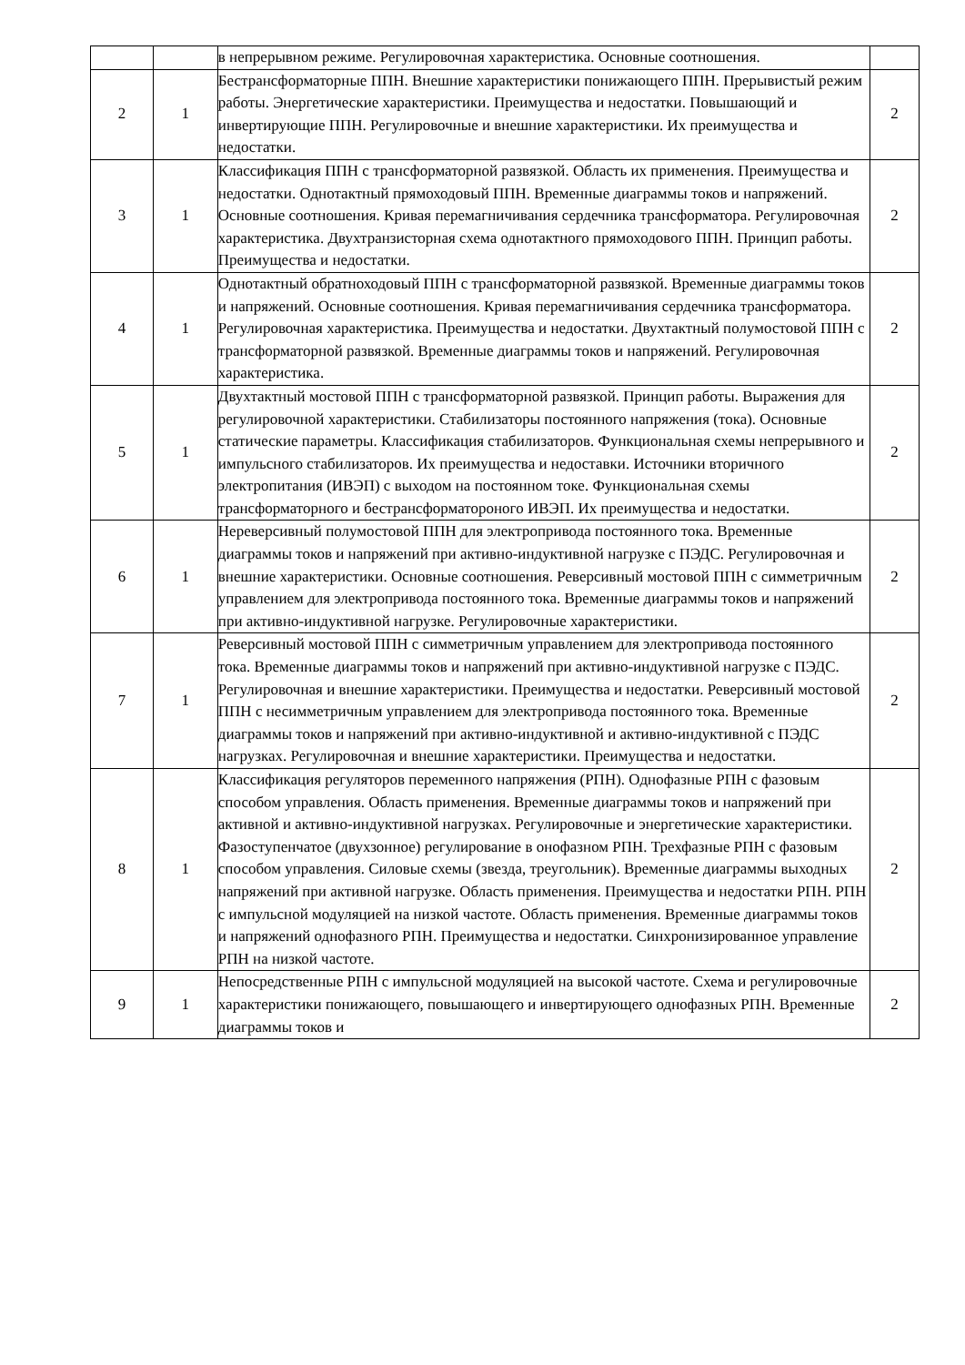| | | в непрерывном режиме. Регулировочная характеристика. Основные соотношения. | |
| 2 | 1 | Бестрансформаторные ППН. Внешние характеристики понижающего ППН. Прерывистый режим работы. Энергетические характеристики. Преимущества и недостатки. Повышающий и инвертирующие ППН. Регулировочные и внешние характеристики. Их преимущества и недостатки. | 2 |
| 3 | 1 | Классификация ППН с трансформаторной развязкой. Область их применения. Преимущества и недостатки. Однотактный прямоходовый ППН. Временные диаграммы токов и напряжений. Основные соотношения. Кривая перемагничивания сердечника трансформатора. Регулировочная характеристика. Двухтранзисторная схема однотактного прямоходового ППН. Принцип работы. Преимущества и недостатки. | 2 |
| 4 | 1 | Однотактный обратноходовый ППН с трансформаторной развязкой. Временные диаграммы токов и напряжений. Основные соотношения. Кривая перемагничивания сердечника трансформатора. Регулировочная характеристика. Преимущества и недостатки. Двухтактный полумостовой ППН с трансформаторной развязкой. Временные диаграммы токов и напряжений. Регулировочная характеристика. | 2 |
| 5 | 1 | Двухтактный мостовой ППН с трансформаторной развязкой. Принцип работы. Выражения для регулировочной характеристики. Стабилизаторы постоянного напряжения (тока). Основные статические параметры. Классификация стабилизаторов. Функциональная схемы непрерывного и импульсного стабилизаторов. Их преимущества и недоставки. Источники вторичного электропитания (ИВЭП) с выходом на постоянном токе. Функциональная схемы трансформаторного и бестрансформатороного ИВЭП. Их преимущества и недостатки. | 2 |
| 6 | 1 | Нереверсивный полумостовой ППН для электропривода постоянного тока. Временные диаграммы токов и напряжений при активно-индуктивной нагрузке с ПЭДС. Регулировочная и внешние характеристики. Основные соотношения. Реверсивный мостовой ППН с симметричным управлением для электропривода постоянного тока. Временные диаграммы токов и напряжений при активно-индуктивной нагрузке. Регулировочные характеристики. | 2 |
| 7 | 1 | Реверсивный мостовой ППН с симметричным управлением для электропривода постоянного тока. Временные диаграммы токов и напряжений при активно-индуктивной нагрузке с ПЭДС. Регулировочная и внешние характеристики. Преимущества и недостатки. Реверсивный мостовой ППН с несимметричным управлением для электропривода постоянного тока. Временные диаграммы токов и напряжений при активно-индуктивной и активно-индуктивной с ПЭДС нагрузках. Регулировочная и внешние характеристики. Преимущества и недостатки. | 2 |
| 8 | 1 | Классификация регуляторов переменного напряжения (РПН). Однофазные РПН с фазовым способом управления. Область применения. Временные диаграммы токов и напряжений при активной и активно-индуктивной нагрузках. Регулировочные и энергетические характеристики. Фазоступенчатое (двухзонное) регулирование в онофазном РПН. Трехфазные РПН с фазовым способом управления. Силовые схемы (звезда, треугольник). Временные диаграммы выходных напряжений при активной нагрузке. Область применения. Преимущества и недостатки РПН. РПН с импульсной модуляцией на низкой частоте. Область применения. Временные диаграммы токов и напряжений однофазного РПН. Преимущества и недостатки. Синхронизированное управление РПН на низкой частоте. | 2 |
| 9 | 1 | Непосредственные РПН с импульсной модуляцией на высокой частоте. Схема и регулировочные характеристики понижающего, повышающего и инвертирующего однофазных РПН. Временные диаграммы токов и | 2 |